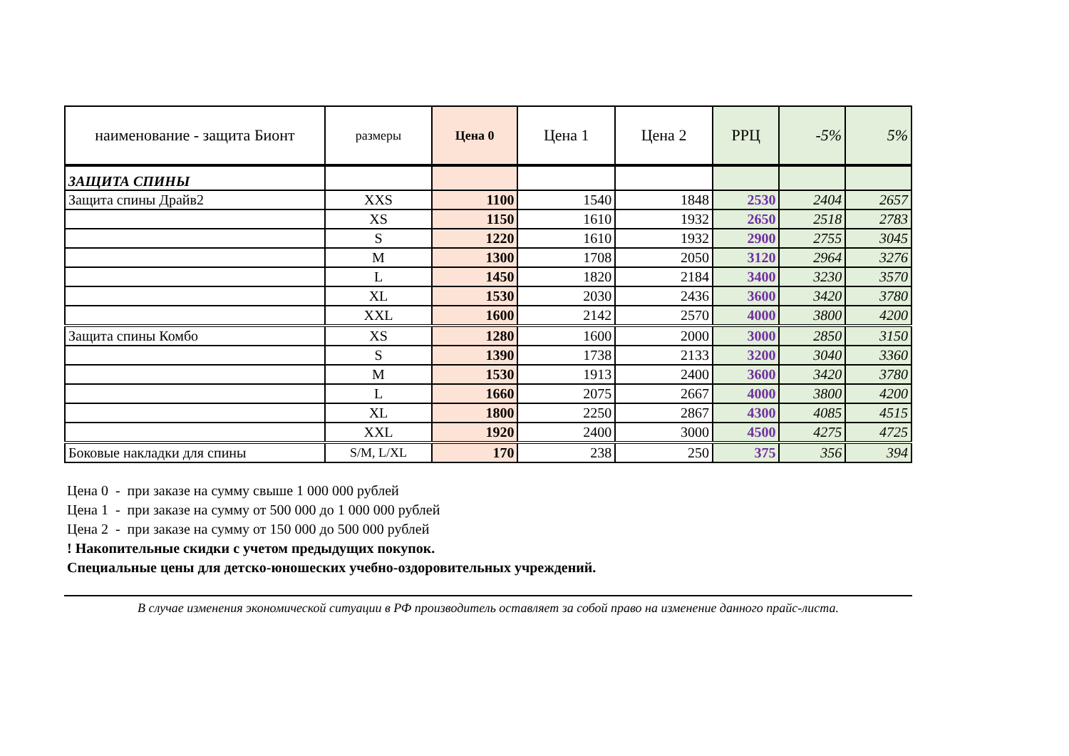| наименование - защита Бионт | размеры | Цена 0 | Цена 1 | Цена 2 | РРЦ | -5% | 5% |
| --- | --- | --- | --- | --- | --- | --- | --- |
| ЗАЩИТА СПИНЫ | | | | | | | |
| Защита спины Драйв2 | XXS | 1100 | 1540 | 1848 | 2530 | 2404 | 2657 |
| | XS | 1150 | 1610 | 1932 | 2650 | 2518 | 2783 |
| | S | 1220 | 1610 | 1932 | 2900 | 2755 | 3045 |
| | M | 1300 | 1708 | 2050 | 3120 | 2964 | 3276 |
| | L | 1450 | 1820 | 2184 | 3400 | 3230 | 3570 |
| | XL | 1530 | 2030 | 2436 | 3600 | 3420 | 3780 |
| | XXL | 1600 | 2142 | 2570 | 4000 | 3800 | 4200 |
| Защита спины Комбо | XS | 1280 | 1600 | 2000 | 3000 | 2850 | 3150 |
| | S | 1390 | 1738 | 2133 | 3200 | 3040 | 3360 |
| | M | 1530 | 1913 | 2400 | 3600 | 3420 | 3780 |
| | L | 1660 | 2075 | 2667 | 4000 | 3800 | 4200 |
| | XL | 1800 | 2250 | 2867 | 4300 | 4085 | 4515 |
| | XXL | 1920 | 2400 | 3000 | 4500 | 4275 | 4725 |
| Боковые накладки для спины | S/M, L/XL | 170 | 238 | 250 | 375 | 356 | 394 |
Цена 0 - при заказе на сумму свыше 1 000 000 рублей
Цена 1 - при заказе на сумму от 500 000 до 1 000 000 рублей
Цена 2 - при заказе на сумму от 150 000 до 500 000 рублей
! Накопительные скидки с учетом предыдущих покупок.
Специальные цены для детско-юношеских учебно-оздоровительных учреждений.
В случае изменения экономической ситуации в РФ производитель оставляет за собой право на изменение данного прайс-листа.